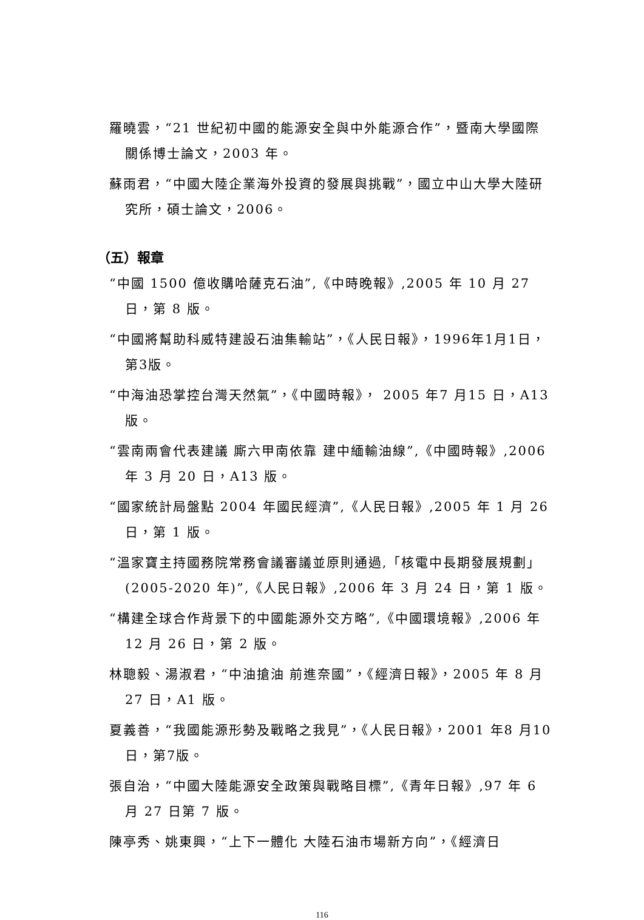羅曉雲，“21 世紀初中國的能源安全與中外能源合作”，暨南大學國際關係博士論文，2003 年。
蘇雨君，“中國大陸企業海外投資的發展與挑戰”，國立中山大學大陸研究所，碩士論文，2006。
（五）報章
“中國 1500 億收購哈薩克石油”,《中時晚報》,2005 年 10 月 27 日，第 8 版。
“中國將幫助科威特建設石油集輸站”，《人民日報》，1996年1月1日，第3版。
“中海油恐掌控台灣天然氣”，《中國時報》， 2005 年7 月15 日，A13 版。
“雲南兩會代表建議 廝六甲南依靠 建中緬輸油線”,《中國時報》,2006 年 3 月 20 日，A13 版。
“國家統計局盤點 2004 年國民經濟”,《人民日報》,2005 年 1 月 26 日，第 1 版。
“溫家寶主持國務院常務會議審議並原則通過,「核電中長期發展規劃」(2005-2020 年)”,《人民日報》,2006 年 3 月 24 日，第 1 版。
“構建全球合作背景下的中國能源外交方略”,《中國環境報》,2006 年 12 月 26 日，第 2 版。
林聰毅、湯淑君，“中油搶油 前進奈國”，《經濟日報》，2005 年 8 月27 日，A1 版。
夏義善，“我國能源形勢及戰略之我見”，《人民日報》，2001 年8 月10 日，第7版。
張自治，“中國大陸能源安全政策與戰略目標”,《青年日報》,97 年 6 月 27 日第 7 版。
陳亭秀、姚東興，“上下一體化 大陸石油市場新方向”，《經濟日
116